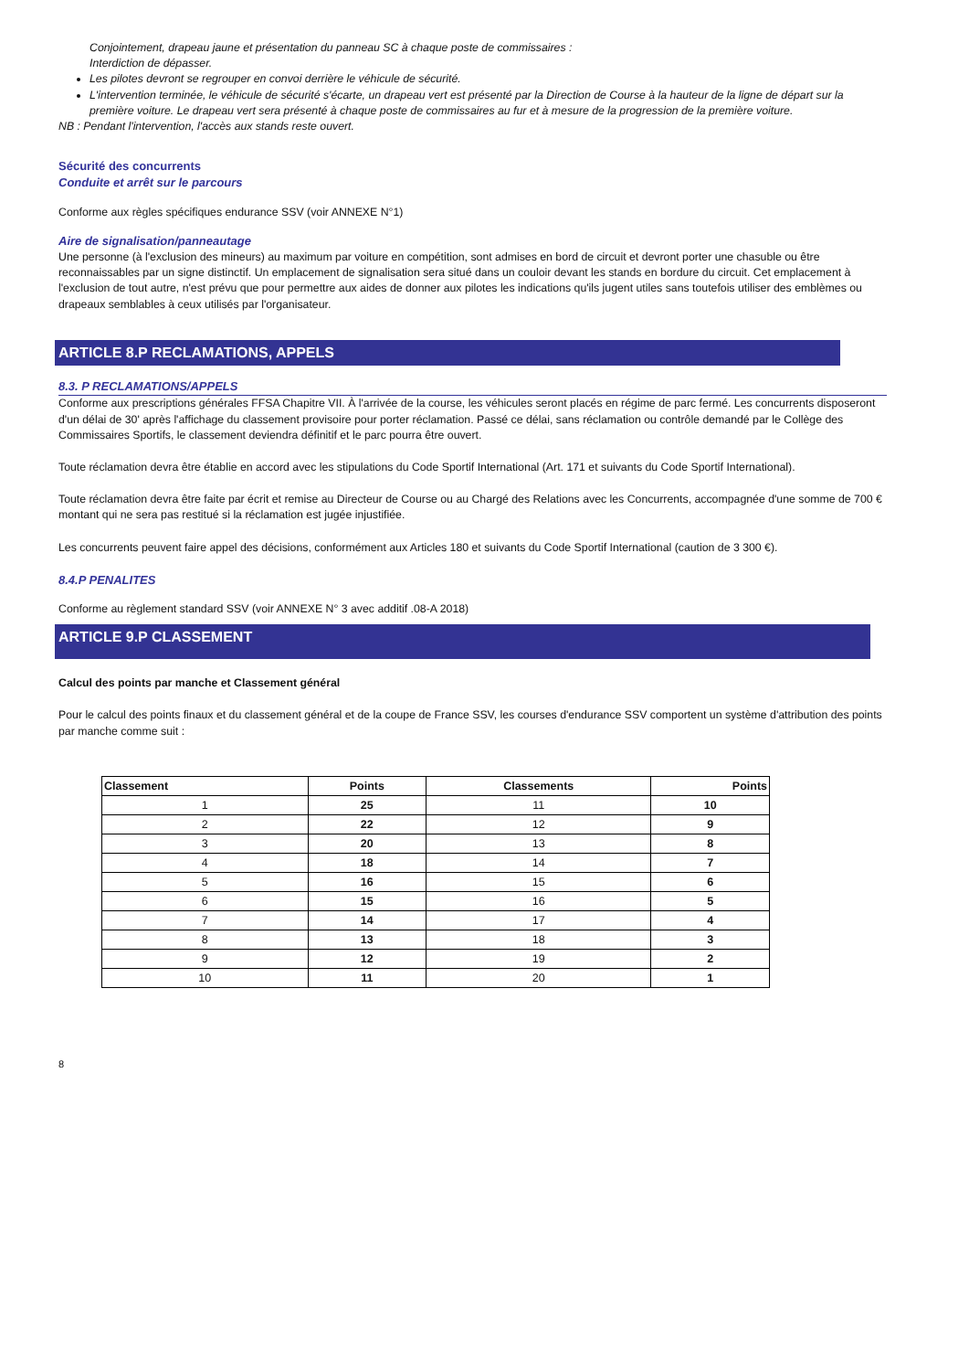Conjointement, drapeau jaune et présentation du panneau SC à chaque poste de commissaires :
Interdiction de dépasser.
Les pilotes devront se regrouper en convoi derrière le véhicule de sécurité.
L'intervention terminée, le véhicule de sécurité s'écarte, un drapeau vert est présenté par la Direction de Course à la hauteur de la ligne de départ sur la première voiture. Le drapeau vert sera présenté à chaque poste de commissaires au fur et à mesure de la progression de la première voiture.
NB : Pendant l'intervention, l'accès aux stands reste ouvert.
Sécurité des concurrents
Conduite et arrêt sur le parcours
Conforme aux règles spécifiques endurance SSV (voir ANNEXE N°1)
Aire de signalisation/panneautage
Une personne (à l'exclusion des mineurs) au maximum par voiture en compétition, sont admises en bord de circuit et devront porter une chasuble ou être reconnaissables par un signe distinctif. Un emplacement de signalisation sera situé dans un couloir devant les stands en bordure du circuit. Cet emplacement à l'exclusion de tout autre, n'est prévu que pour permettre aux aides de donner aux pilotes les indications qu'ils jugent utiles sans toutefois utiliser des emblèmes ou drapeaux semblables à ceux utilisés par l'organisateur.
ARTICLE 8.P RECLAMATIONS, APPELS
8.3. P RECLAMATIONS/APPELS
Conforme aux prescriptions générales FFSA Chapitre VII. À l'arrivée de la course, les véhicules seront placés en régime de parc fermé. Les concurrents disposeront d'un délai de 30' après l'affichage du classement provisoire pour porter réclamation. Passé ce délai, sans réclamation ou contrôle demandé par le Collège des Commissaires Sportifs, le classement deviendra définitif et le parc pourra être ouvert.
Toute réclamation devra être établie en accord avec les stipulations du Code Sportif International (Art. 171 et suivants du Code Sportif International).
Toute réclamation devra être faite par écrit et remise au Directeur de Course ou au Chargé des Relations avec les Concurrents, accompagnée d'une somme de 700 € montant qui ne sera pas restitué si la réclamation est jugée injustifiée.
Les concurrents peuvent faire appel des décisions, conformément aux Articles 180 et suivants du Code Sportif International (caution de 3 300 €).
8.4.P PENALITES
Conforme au règlement standard SSV (voir ANNEXE N° 3 avec additif .08-A 2018)
ARTICLE 9.P CLASSEMENT
Calcul des points par manche et Classement général
Pour le calcul des points finaux et du classement général et de la coupe de France SSV, les courses d'endurance SSV comportent un système d'attribution des points par manche comme suit :
| Classement | Points | Classements | Points |
| --- | --- | --- | --- |
| 1 | 25 | 11 | 10 |
| 2 | 22 | 12 | 9 |
| 3 | 20 | 13 | 8 |
| 4 | 18 | 14 | 7 |
| 5 | 16 | 15 | 6 |
| 6 | 15 | 16 | 5 |
| 7 | 14 | 17 | 4 |
| 8 | 13 | 18 | 3 |
| 9 | 12 | 19 | 2 |
| 10 | 11 | 20 | 1 |
8